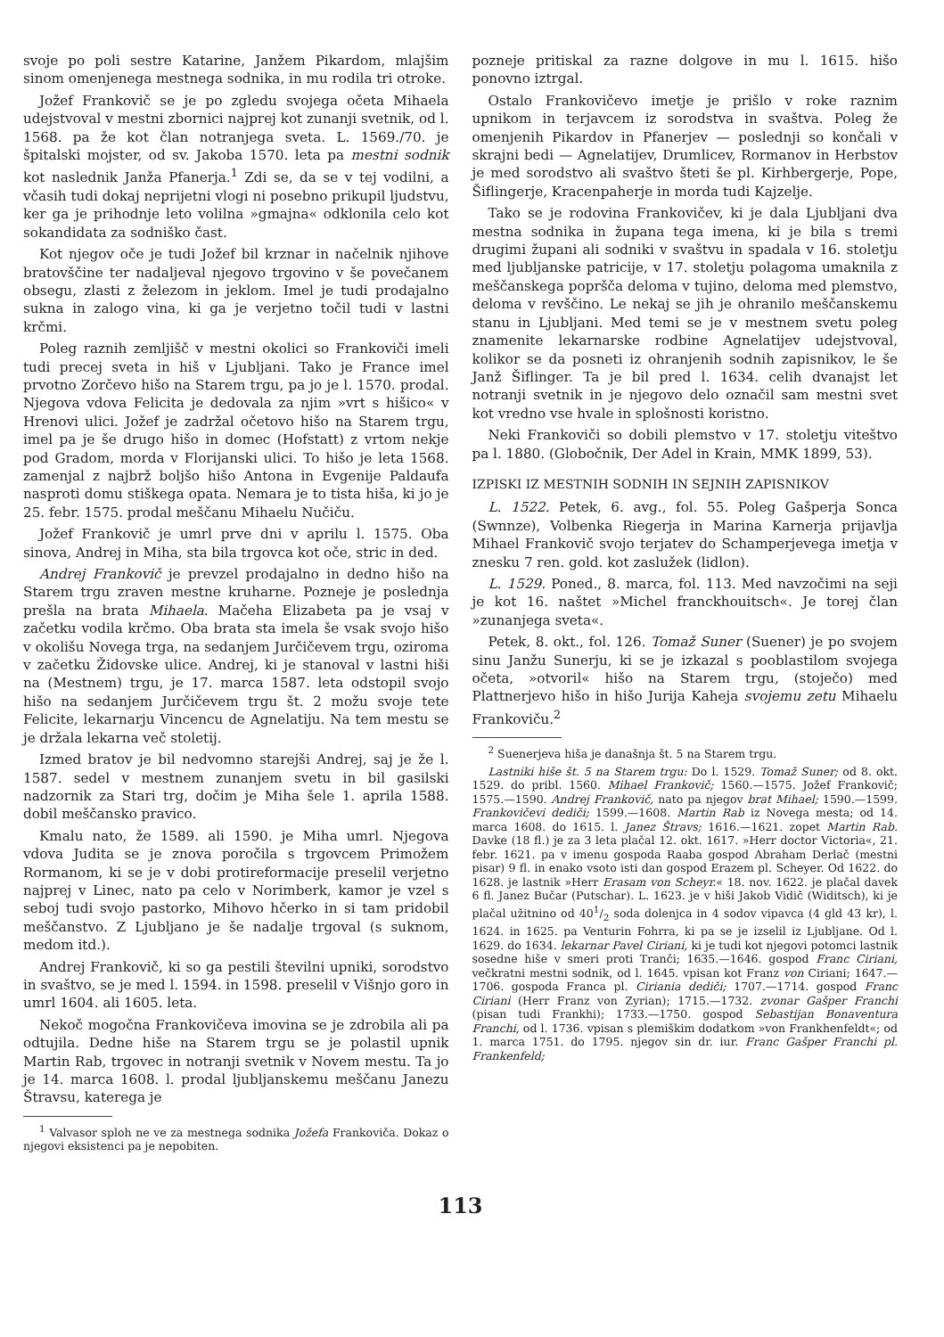svoje po poli sestre Katarine, Janžem Pikardom, mlajšim sinom omenjenega mestnega sodnika, in mu rodila tri otroke.
Jožef Frankovič se je po zgledu svojega očeta Mihaela udejstvoval v mestni zbornici najprej kot zunanji svetnik, od l. 1568. pa že kot član notranjega sveta. L. 1569./70. je špitalski mojster, od sv. Jakoba 1570. leta pa mestni sodnik kot naslednik Janža Pfanerja.<sup>1</sup> Zdi se, da se v tej vodilni, a včasih tudi dokaj neprijetni vlogi ni posebno prikupil ljudstvu, ker ga je prihodnje leto volilna »gmajna« odklonila celo kot sokandidata za sodniško čast.
Kot njegov oče je tudi Jožef bil krznar in načelnik njihove bratovščine ter nadaljeval njegovo trgovino v še povečanem obsegu, zlasti z železom in jeklom. Imel je tudi prodajalno sukna in zalogo vina, ki ga je verjetno točil tudi v lastni krčmi.
Poleg raznih zemljišč v mestni okolici so Frankoviči imeli tudi precej sveta in hiš v Ljubljani. Tako je France imel prvotno Zorčevo hišo na Starem trgu, pa jo je l. 1570. prodal. Njegova vdova Felicita je dedovala za njim »vrt s hišico« v Hrenovi ulici. Jožef je zadržal očetovo hišo na Starem trgu, imel pa je še drugo hišo in domec (Hofstatt) z vrtom nekje pod Gradom, morda v Florijanski ulici. To hišo je leta 1568. zamenjal z najbrž boljšo hišo Antona in Evgenije Paldaufa nasproti domu stiškega opata. Nemara je to tista hiša, ki jo je 25. febr. 1575. prodal meščanu Mihaelu Nučiču.
Jožef Frankovič je umrl prve dni v aprilu l. 1575. Oba sinova, Andrej in Miha, sta bila trgovca kot oče, stric in ded.
Andrej Frankovič je prevzel prodajalno in dedno hišo na Starem trgu zraven mestne kruharne. Pozneje je poslednja prešla na brata Mihaela. Mačeha Elizabeta pa je vsaj v začetku vodila krčmo. Oba brata sta imela še vsak svojo hišo v okolišu Novega trga, na sedanjem Jurčičevem trgu, oziroma v začetku Židovske ulice. Andrej, ki je stanoval v lastni hiši na (Mestnem) trgu, je 17. marca 1587. leta odstopil svojo hišo na sedanjem Jurčičevem trgu št. 2 možu svoje tete Felicite, lekarnarju Vincencu de Agnelatiju. Na tem mestu se je držala lekarna več stoletij.
Izmed bratov je bil nedvomno starejši Andrej, saj je že l. 1587. sedel v mestnem zunanjem svetu in bil gasilski nadzornik za Stari trg, dočim je Miha šele 1. aprila 1588. dobil meščansko pravico.
Kmalu nato, že 1589. ali 1590. je Miha umrl. Njegova vdova Judita se je znova poročila s trgovcem Primožem Rormanom, ki se je v dobi protireformacije preselil verjetno najprej v Linec, nato pa celo v Norimberk, kamor je vzel s seboj tudi svojo pastorko, Mihovo hčerko in si tam pridobil meščanstvo. Z Ljubljano je še nadalje trgoval (s suknom, medom itd.).
Andrej Frankovič, ki so ga pestili številni upniki, sorodstvo in svaštvo, se je med l. 1594. in 1598. preselil v Višnjo goro in umrl 1604. ali 1605. leta.
Nekoč mogočna Frankovičeva imovina se je zdrobila ali pa odtujila. Dedne hiše na Starem trgu se je polastil upnik Martin Rab, trgovec in notranji svetnik v Novem mestu. Ta jo je 14. marca 1608. l. prodal ljubljanskemu meščanu Janezu Štravsu, katerega je
<sup>1</sup> Valvasor sploh ne ve za mestnega sodnika Jožefa Frankoviča. Dokaz o njegovi eksistenci pa je nepobiten.
pozneje pritiskal za razne dolgove in mu l. 1615. hišo ponovno iztrgal.
Ostalo Frankovičevo imetje je prišlo v roke raznim upnikom in terjavcem iz sorodstva in svaštva. Poleg že omenjenih Pikardov in Pfanerjev — poslednji so končali v skrajni bedi — Agnelatijev, Drumlicev, Rormanov in Herbstov je med sorodstvo ali svaštvo šteti še pl. Kirhbergerje, Pope, Šiflingerje, Kracenpaherje in morda tudi Kajzelje.
Tako se je rodovina Frankovičev, ki je dala Ljubljani dva mestna sodnika in župana tega imena, ki je bila s tremi drugimi župani ali sodniki v svaštvu in spadala v 16. stoletju med ljubljanske patricije, v 17. stoletju polagoma umaknila z meščanskega popršča deloma v tujino, deloma med plemstvo, deloma v revščino. Le nekaj se jih je ohranilo meščanskemu stanu in Ljubljani. Med temi se je v mestnem svetu poleg znamenite lekarnarske rodbine Agnelatijev udejstvoval, kolikor se da posneti iz ohranjenih sodnih zapisnikov, le še Janž Šiflinger. Ta je bil pred l. 1634. celih dvanajst let notranji svetnik in je njegovo delo označil sam mestni svet kot vredno vse hvale in splošnosti koristno.
Neki Frankoviči so dobili plemstvo v 17. stoletju viteštvo pa l. 1880. (Globočnik, Der Adel in Krain, MMK 1899, 53).
IZPISKI IZ MESTNIH SODNIH IN SEJNIH ZAPISNIKOV
L. 1522. Petek, 6. avg., fol. 55. Poleg Gašperja Sonca (Swnnze), Volbenka Riegerja in Marina Karnerja prijavlja Mihael Frankovič svojo terjatev do Schamperjevega imetja v znesku 7 ren. gold. kot zaslužek (lidlon).
L. 1529. Poned., 8. marca, fol. 113. Med navzočimi na seji je kot 16. naštet »Michel franckhouitsch«. Je torej član »zunanjega sveta«.
Petek, 8. okt., fol. 126. Tomaž Suner (Suener) je po svojem sinu Janžu Sunerju, ki se je izkazal s pooblastilom svojega očeta, »otvoril« hišo na Starem trgu, (stoječo) med Plattnerjevo hišo in hišo Jurija Kaheja svojemu zetu Mihaelu Frankoviču.<sup>2</sup>
<sup>2</sup> Suenerjeva hiša je današnja št. 5 na Starem trgu.
Lastniki hiše št. 5 na Starem trgu: Do l. 1529. Tomaž Suner; od 8. okt. 1529. do pribl. 1560. Mihael Frankovič; 1560.—1575. Jožef Frankovič; 1575.—1590. Andrej Frankovič, nato pa njegov brat Mihael; 1590.—1599. Frankovičevi dediči; 1599.—1608. Martin Rab iz Novega mesta; od 14. marca 1608. do 1615. l. Janez Štravs; 1616.—1621. zopet Martin Rab. Davke (18 fl.) je za 3 leta plačal 12. okt. 1617. »Herr doctor Victoria«, 21. febr. 1621. pa v imenu gospoda Raaba gospod Abraham Derlač (mestni pisar) 9 fl. in enako vsoto isti dan gospod Erazem pl. Scheyer. Od 1622. do 1628. je lastnik »Herr Erasam von Scheyr.« 18. nov. 1622. je plačal davek 6 fl. Janez Bučar (Putschar). L. 1623. je v hiši Jakob Vidič (Widitsch), ki je plačal užitnino od 401/2 soda dolenjca in 4 sodov vipavca (4 gld 43 kr), l. 1624. in 1625. pa Venturin Fohrra, ki pa se je izselil iz Ljubljane. Od l. 1629. do 1634. lekarnar Pavel Ciriani, ki je tudi kot njegovi potomci lastnik sosedne hiše v smeri proti Tranči; 1635.—1646. gospod Franc Ciriani, večkratni mestni sodnik, od l. 1645. vpisan kot Franz von Ciriani; 1647.—1706. gospoda Franca pl. Ciriania dediči; 1707.—1714. gospod Franc Ciriani (Herr Franz von Zyrian); 1715.—1732. zvonar Gašper Franchi (pisan tudi Frankhi); 1733.—1750. gospod Sebastijan Bonaventura Franchi, od l. 1736. vpisan s plemiškim dodatkom »von Frankhenfeldt«; od 1. marca 1751. do 1795. njegov sin dr. iur. Franc Gašper Franchi pl. Frankenfeld;
113